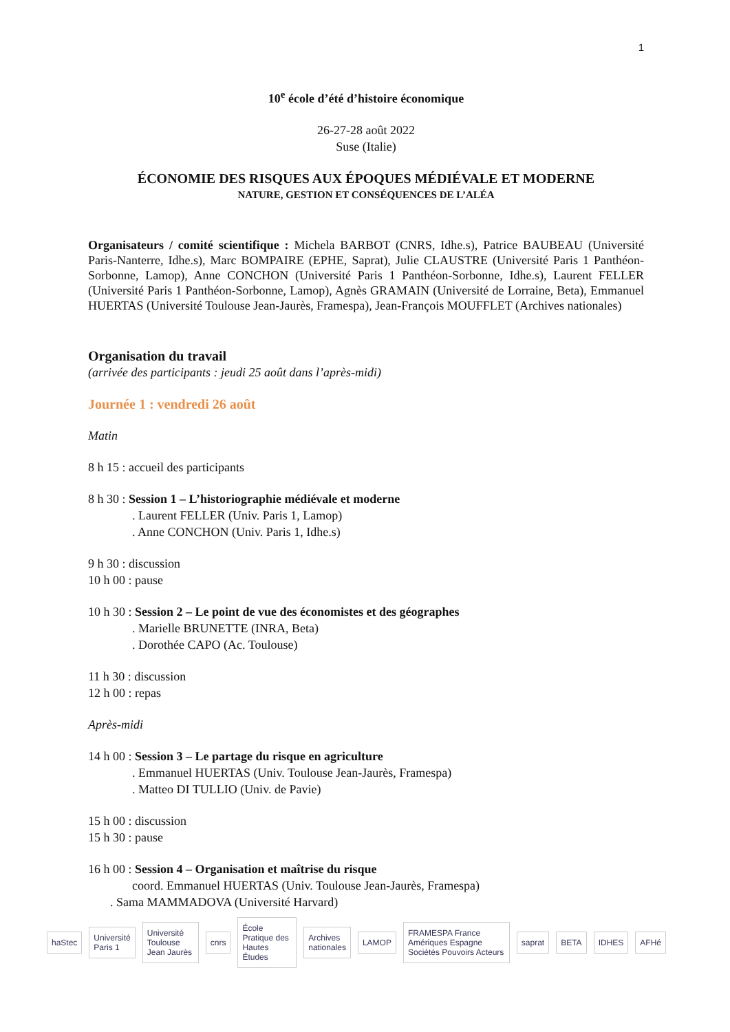1
10<sup>e</sup> école d’été d’histoire économique
26-27-28 août 2022
Suse (Italie)
ÉCONOMIE DES RISQUES AUX ÉPOQUES MÉDIÉVALE ET MODERNE
NATURE, GESTION ET CONSÉQUENCES DE L’ALÉA
Organisateurs / comité scientifique : Michela BARBOT (CNRS, Idhe.s), Patrice BAUBEAU (Université Paris-Nanterre, Idhe.s), Marc BOMPAIRE (EPHE, Saprat), Julie CLAUSTRE (Université Paris 1 Panthéon-Sorbonne, Lamop), Anne CONCHON (Université Paris 1 Panthéon-Sorbonne, Idhe.s), Laurent FELLER (Université Paris 1 Panthéon-Sorbonne, Lamop), Agnès GRAMAIN (Université de Lorraine, Beta), Emmanuel HUERTAS (Université Toulouse Jean-Jaurès, Framespa), Jean-François MOUFFLET (Archives nationales)
Organisation du travail
(arrivée des participants : jeudi 25 août dans l’après-midi)
Journée 1 : vendredi 26 août
Matin
8 h 15 : accueil des participants
8 h 30 : Session 1 – L’historiographie médiévale et moderne
. Laurent FELLER (Univ. Paris 1, Lamop)
. Anne CONCHON (Univ. Paris 1, Idhe.s)
9 h 30 : discussion
10 h 00 : pause
10 h 30 : Session 2 – Le point de vue des économistes et des géographes
. Marielle BRUNETTE (INRA, Beta)
. Dorothée CAPO (Ac. Toulouse)
11 h 30 : discussion
12 h 00 : repas
Après-midi
14 h 00 : Session 3 – Le partage du risque en agriculture
. Emmanuel HUERTAS (Univ. Toulouse Jean-Jaurès, Framespa)
. Matteo DI TULLIO (Univ. de Pavie)
15 h 00 : discussion
15 h 30 : pause
16 h 00 : Session 4 – Organisation et maîtrise du risque
coord. Emmanuel HUERTAS (Univ. Toulouse Jean-Jaurès, Framespa)
. Sama MAMMADOVA (Université Harvard)
haStec Université Paris 1 Université Toulouse Jean Jaurès cnrs École Pratique des Hautes Études Archives nationales LAMOP FRAMESPA France Amériques Espagne Sociétés Pouvoirs Acteurs saprat BETA IDHES AFHé